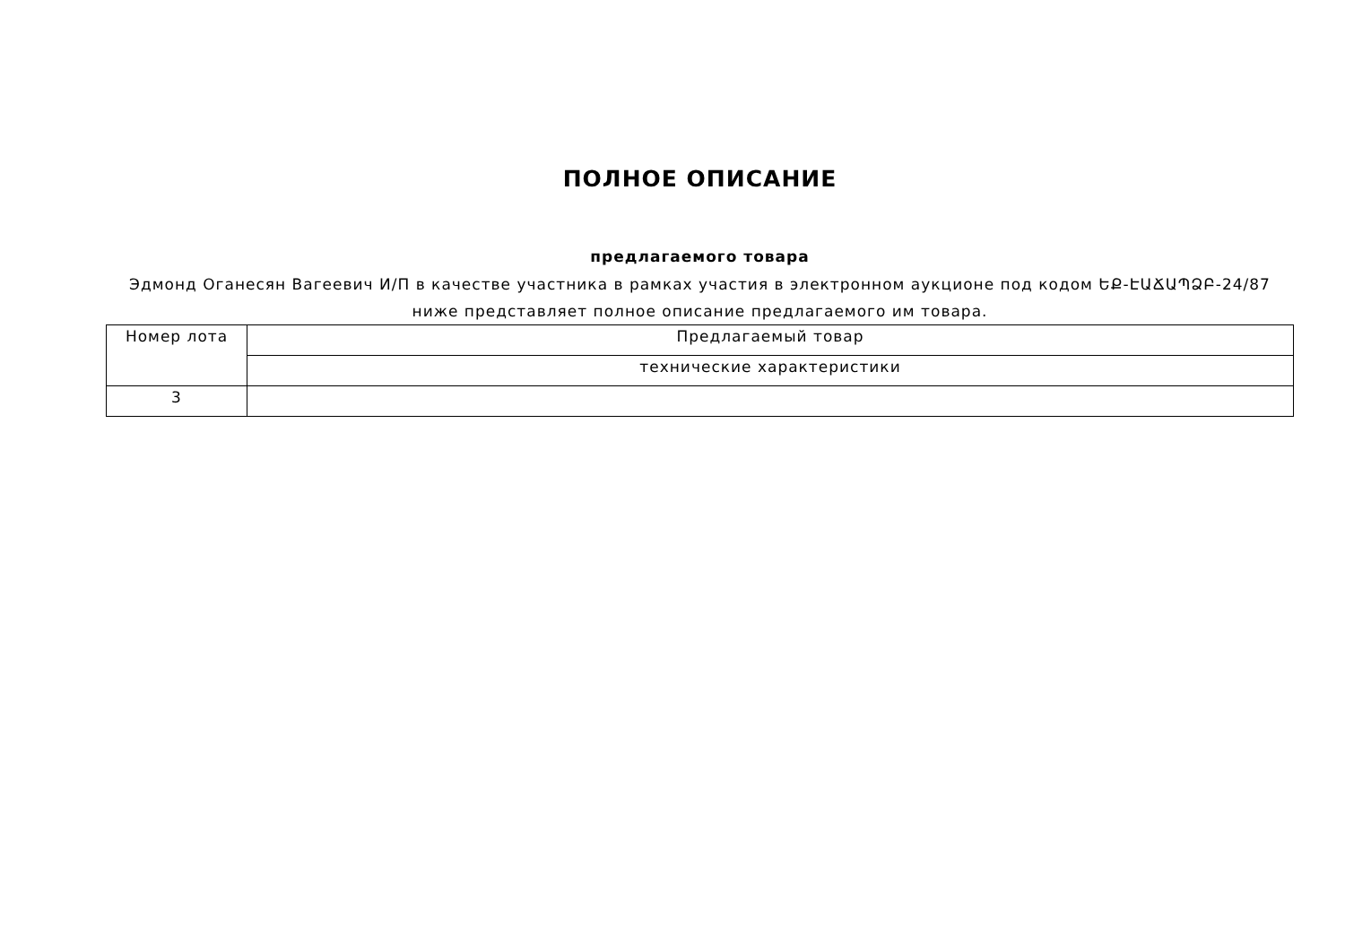ПОЛНОЕ ОПИСАНИЕ
предлагаемого товара
Эдмонд Оганесян Вагеевич И/П в качестве участника в рамках участия в электронном аукционе под кодом ԵՔ-ԷԱՃԱՊՁԲ-24/87 ниже представляет полное описание предлагаемого им товара.
| Номер лота | Предлагаемый товар |
| --- | --- |
| | технические характеристики |
| 3 | |